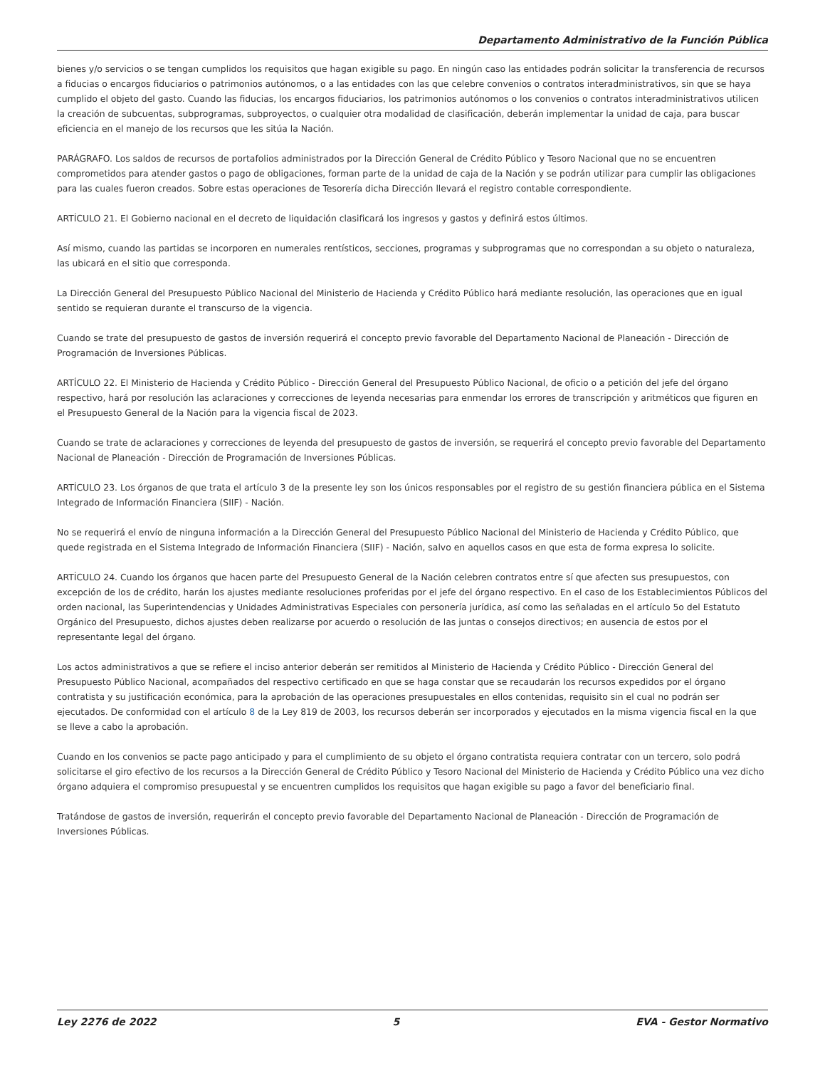Departamento Administrativo de la Función Pública
bienes y/o servicios o se tengan cumplidos los requisitos que hagan exigible su pago. En ningún caso las entidades podrán solicitar la transferencia de recursos a fiducias o encargos fiduciarios o patrimonios autónomos, o a las entidades con las que celebre convenios o contratos interadministrativos, sin que se haya cumplido el objeto del gasto. Cuando las fiducias, los encargos fiduciarios, los patrimonios autónomos o los convenios o contratos interadministrativos utilicen la creación de subcuentas, subprogramas, subproyectos, o cualquier otra modalidad de clasificación, deberán implementar la unidad de caja, para buscar eficiencia en el manejo de los recursos que les sitúa la Nación.
PARÁGRAFO. Los saldos de recursos de portafolios administrados por la Dirección General de Crédito Público y Tesoro Nacional que no se encuentren comprometidos para atender gastos o pago de obligaciones, forman parte de la unidad de caja de la Nación y se podrán utilizar para cumplir las obligaciones para las cuales fueron creados. Sobre estas operaciones de Tesorería dicha Dirección llevará el registro contable correspondiente.
ARTÍCULO 21. El Gobierno nacional en el decreto de liquidación clasificará los ingresos y gastos y definirá estos últimos.
Así mismo, cuando las partidas se incorporen en numerales rentísticos, secciones, programas y subprogramas que no correspondan a su objeto o naturaleza, las ubicará en el sitio que corresponda.
La Dirección General del Presupuesto Público Nacional del Ministerio de Hacienda y Crédito Público hará mediante resolución, las operaciones que en igual sentido se requieran durante el transcurso de la vigencia.
Cuando se trate del presupuesto de gastos de inversión requerirá el concepto previo favorable del Departamento Nacional de Planeación - Dirección de Programación de Inversiones Públicas.
ARTÍCULO 22. El Ministerio de Hacienda y Crédito Público - Dirección General del Presupuesto Público Nacional, de oficio o a petición del jefe del órgano respectivo, hará por resolución las aclaraciones y correcciones de leyenda necesarias para enmendar los errores de transcripción y aritméticos que figuren en el Presupuesto General de la Nación para la vigencia fiscal de 2023.
Cuando se trate de aclaraciones y correcciones de leyenda del presupuesto de gastos de inversión, se requerirá el concepto previo favorable del Departamento Nacional de Planeación - Dirección de Programación de Inversiones Públicas.
ARTÍCULO 23. Los órganos de que trata el artículo 3 de la presente ley son los únicos responsables por el registro de su gestión financiera pública en el Sistema Integrado de Información Financiera (SIIF) - Nación.
No se requerirá el envío de ninguna información a la Dirección General del Presupuesto Público Nacional del Ministerio de Hacienda y Crédito Público, que quede registrada en el Sistema Integrado de Información Financiera (SIIF) - Nación, salvo en aquellos casos en que esta de forma expresa lo solicite.
ARTÍCULO 24. Cuando los órganos que hacen parte del Presupuesto General de la Nación celebren contratos entre sí que afecten sus presupuestos, con excepción de los de crédito, harán los ajustes mediante resoluciones proferidas por el jefe del órgano respectivo. En el caso de los Establecimientos Públicos del orden nacional, las Superintendencias y Unidades Administrativas Especiales con personería jurídica, así como las señaladas en el artículo 5o del Estatuto Orgánico del Presupuesto, dichos ajustes deben realizarse por acuerdo o resolución de las juntas o consejos directivos; en ausencia de estos por el representante legal del órgano.
Los actos administrativos a que se refiere el inciso anterior deberán ser remitidos al Ministerio de Hacienda y Crédito Público - Dirección General del Presupuesto Público Nacional, acompañados del respectivo certificado en que se haga constar que se recaudarán los recursos expedidos por el órgano contratista y su justificación económica, para la aprobación de las operaciones presupuestales en ellos contenidas, requisito sin el cual no podrán ser ejecutados. De conformidad con el artículo 8 de la Ley 819 de 2003, los recursos deberán ser incorporados y ejecutados en la misma vigencia fiscal en la que se lleve a cabo la aprobación.
Cuando en los convenios se pacte pago anticipado y para el cumplimiento de su objeto el órgano contratista requiera contratar con un tercero, solo podrá solicitarse el giro efectivo de los recursos a la Dirección General de Crédito Público y Tesoro Nacional del Ministerio de Hacienda y Crédito Público una vez dicho órgano adquiera el compromiso presupuestal y se encuentren cumplidos los requisitos que hagan exigible su pago a favor del beneficiario final.
Tratándose de gastos de inversión, requerirán el concepto previo favorable del Departamento Nacional de Planeación - Dirección de Programación de Inversiones Públicas.
Ley 2276 de 2022 5 EVA - Gestor Normativo